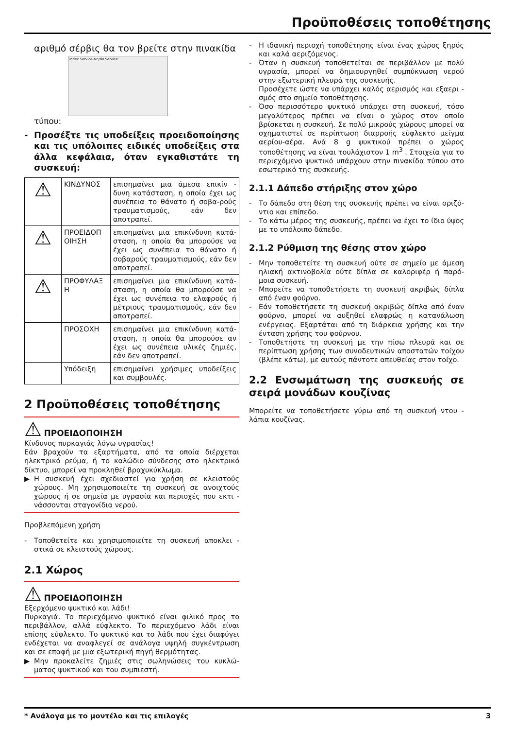Προϋποθέσεις τοποθέτησης
αριθμό σέρβις θα τον βρείτε στην πινακίδα
Index Service-Nr./No.Service:
τύπου:
- Προσέξτε τις υποδείξεις προειδοποίησης και τις υπόλοιπες ειδικές υποδείξεις στα άλλα κεφάλαια, όταν εγκαθιστάτε τη συσκευή:
| ⚠ | ΚΙΝΔΥΝΟΣ | επισημαίνει μια άμεσα επικίν - δυνη κατάσταση, η οποία έχει ως συνέπεια το θάνατο ή σοβα-ρούς τραυματισμούς, εάν δεν αποτραπεί. |
| ⚠ | ΠΡΟΕΙΔΟΠ ΟΙΗΣΗ | επισημαίνει μια επικίνδυνη κατά-σταση, η οποία θα μπορούσε να έχει ως συνέπεια το θάνατο ή σοβαρούς τραυματισμούς, εάν δεν αποτραπεί. |
| ⚠ | ΠΡΟΦΥΛΑΞ Η | επισημαίνει μια επικίνδυνη κατά-σταση, η οποία θα μπορούσε να έχει ως συνέπεια το ελαφρούς ή μέτριους τραυματισμούς, εάν δεν αποτραπεί. |
| | ΠΡΟΣΟΧΗ | επισημαίνει μια επικίνδυνη κατά-σταση, η οποία θα μπορούσε αν έχει ως συνέπεια υλικές ζημιές, εάν δεν αποτραπεί. |
| | Υπόδειξη | επισημαίνει χρήσιμες υποδείξεις και συμβουλές. |
2 Προϋποθέσεις τοποθέτησης
⚠ ΠΡΟΕΙΔΟΠΟΙΗΣΗ
Κίνδυνος πυρκαγιάς λόγω υγρασίας!
Εάν βραχούν τα εξαρτήματα, από τα οποία διέρχεται ηλεκτρικό ρεύμα, ή το καλώδιο σύνδεσης στο ηλεκτρικό δίκτυο, μπορεί να προκληθεί βραχυκύκλωμα.
▶ Η συσκευή έχει σχεδιαστεί για χρήση σε κλειστούς χώρους. Μη χρησιμοποιείτε τη συσκευή σε ανοιχτούς χώρους ή σε σημεία με υγρασία και περιοχές που εκτι - νάσσονται σταγονίδια νερού.
Προβλεπόμενη χρήση
- Τοποθετείτε και χρησιμοποιείτε τη συσκευή αποκλει - στικά σε κλειστούς χώρους.
2.1 Χώρος
⚠ ΠΡΟΕΙΔΟΠΟΙΗΣΗ
Εξερχόμενο ψυκτικό και λάδι!
Πυρκαγιά. Το περιεχόμενο ψυκτικό είναι φιλικό προς το περιβάλλον, αλλά εύφλεκτο. Το περιεχόμενο λάδι είναι επίσης εύφλεκτο. Το ψυκτικό και το λάδι που έχει διαφύγει ενδέχεται να αναφλεγεί σε ανάλογα υψηλή συγκέντρωση και σε επαφή με μια εξωτερική πηγή θερμότητας.
▶ Μην προκαλείτε ζημιές στις σωληνώσεις του κυκλώ-ματος ψυκτικού και του συμπιεστή.
- Η ιδανική περιοχή τοποθέτησης είναι ένας χώρος ξηρός και καλά αεριζόμενος.
- Όταν η συσκευή τοποθετείται σε περιβάλλον με πολύ υγρασία, μπορεί να δημιουργηθεί συμπύκνωση νερού στην εξωτερική πλευρά της συσκευής.
Προσέχετε ώστε να υπάρχει καλός αερισμός και εξαερι - σμός στο σημείο τοποθέτησης.
- Όσο περισσότερο ψυκτικό υπάρχει στη συσκευή, τόσο μεγαλύτερος πρέπει να είναι ο χώρος στον οποίο βρίσκεται η συσκευή. Σε πολύ μικρούς χώρους μπορεί να σχηματιστεί σε περίπτωση διαρροής εύφλεκτο μείγμα αερίου-αέρα. Ανά 8 g ψυκτικού πρέπει ο χώρος τοποθέτησης να είναι τουλάχιστον 1 m<sup>3</sup> . Στοιχεία για το περιεχόμενο ψυκτικό υπάρχουν στην πινακίδα τύπου στο εσωτερικό της συσκευής.
2.1.1 Δάπεδο στήριξης στον χώρο
- Το δάπεδο στη θέση της συσκευής πρέπει να είναι οριζό-ντιο και επίπεδο.
- Το κάτω μέρος της συσκευής, πρέπει να έχει το ίδιο ύψος με το υπόλοιπο δάπεδο.
2.1.2 Ρύθμιση της θέσης στον χώρο
- Μην τοποθετείτε τη συσκευή ούτε σε σημείο με άμεση ηλιακή ακτινοβολία ούτε δίπλα σε καλοριφέρ ή παρό-μοια συσκευή.
- Μπορείτε να τοποθετήσετε τη συσκευή ακριβώς δίπλα από έναν φούρνο.
- Εάν τοποθετήσετε τη συσκευή ακριβώς δίπλα από έναν φούρνο, μπορεί να αυξηθεί ελαφρώς η κατανάλωση ενέργειας. Εξαρτάται από τη διάρκεια χρήσης και την ένταση χρήσης του φούρνου.
- Τοποθετήστε τη συσκευή με την πίσω πλευρά και σε περίπτωση χρήσης των συνοδευτικών αποστατών τοίχου (βλέπε κάτω), με αυτούς πάντοτε απευθείας στον τοίχο.
2.2 Ενσωμάτωση της συσκευής σε σειρά μονάδων κουζίνας
Μπορείτε να τοποθετήσετε γύρω από τη συσκευή ντου - λάπια κουζίνας.
* Ανάλογα με το μοντέλο και τις επιλογές 3